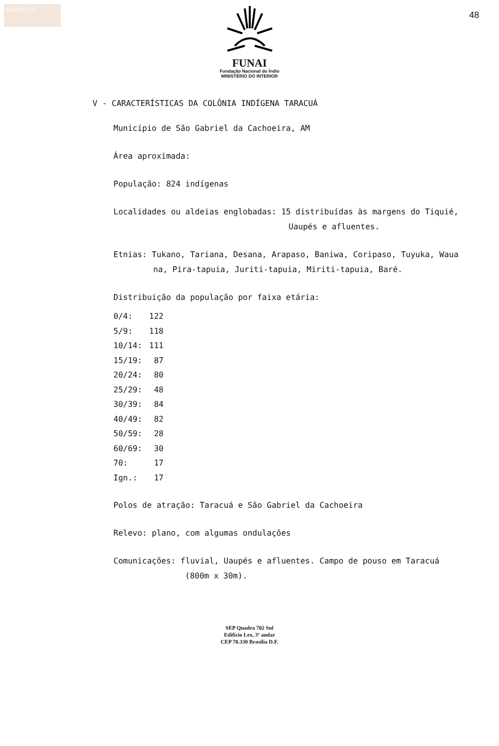Acervo ISA
48
FUNAI
Fundação Nacional do Índio
MINISTÉRIO DO INTERIOR
V - CARACTERÍSTICAS DA COLÔNIA INDÍGENA TARACUÁ
Município de São Gabriel da Cachoeira, AM
Área aproximada:
População: 824 indígenas
Localidades ou aldeias englobadas: 15 distribuídas às margens do Tiquié,
Uaupés e afluentes.
Etnias: Tukano, Tariana, Desana, Arapaso, Baniwa, Coripaso, Tuyuka, Waua
na, Pira-tapuia, Juriti-tapuia, Miriti-tapuia, Baré.
Distribuição da população por faixa etária:
| 0/4: | 122 |
| 5/9: | 118 |
| 10/14: | 111 |
| 15/19: | 87 |
| 20/24: | 80 |
| 25/29: | 48 |
| 30/39: | 84 |
| 40/49: | 82 |
| 50/59: | 28 |
| 60/69: | 30 |
| 70: | 17 |
| Ign.: | 17 |
Polos de atração: Taracuá e São Gabriel da Cachoeira
Relevo: plano, com algumas ondulações
Comunicações: fluvial, Uaupés e afluentes. Campo de pouso em Taracuá
(800m x 30m).
SEP Quadra 702 Sul
Edifício Lex, 3º andar
CEP 70.330 Brasília D.F.